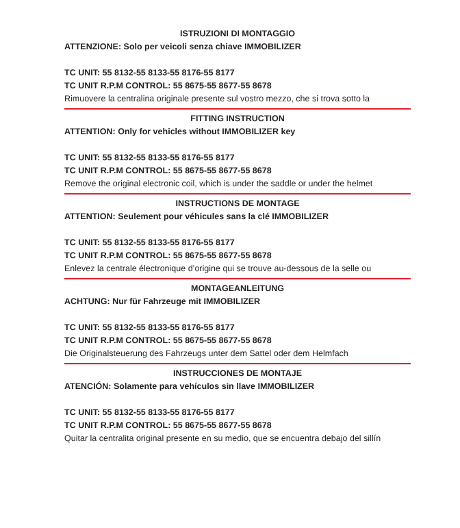ISTRUZIONI DI MONTAGGIO
ATTENZIONE: Solo per veicoli senza chiave IMMOBILIZER
TC UNIT: 55 8132-55 8133-55 8176-55 8177
TC UNIT R.P.M CONTROL: 55 8675-55 8677-55 8678
Rimuovere la centralina originale presente sul vostro mezzo, che si trova sotto la
FITTING INSTRUCTION
ATTENTION: Only for vehicles without IMMOBILIZER key
TC UNIT: 55 8132-55 8133-55 8176-55 8177
TC UNIT R.P.M CONTROL: 55 8675-55 8677-55 8678
Remove the original electronic coil, which is under the saddle or under the helmet
INSTRUCTIONS DE MONTAGE
ATTENTION: Seulement pour véhicules sans la clé IMMOBILIZER
TC UNIT: 55 8132-55 8133-55 8176-55 8177
TC UNIT R.P.M CONTROL: 55 8675-55 8677-55 8678
Enlevez la centrale électronique d’origine qui se trouve au-dessous de la selle ou
MONTAGEANLEITUNG
ACHTUNG: Nur für Fahrzeuge mit IMMOBILIZER
TC UNIT: 55 8132-55 8133-55 8176-55 8177
TC UNIT R.P.M CONTROL: 55 8675-55 8677-55 8678
Die Originalsteuerung des Fahrzeugs unter dem Sattel oder dem Helmfach
INSTRUCCIONES DE MONTAJE
ATENCIÓN: Solamente para vehículos sin llave IMMOBILIZER
TC UNIT: 55 8132-55 8133-55 8176-55 8177
TC UNIT R.P.M CONTROL: 55 8675-55 8677-55 8678
Quitar la centralita original presente en su medio, que se encuentra debajo del sillín